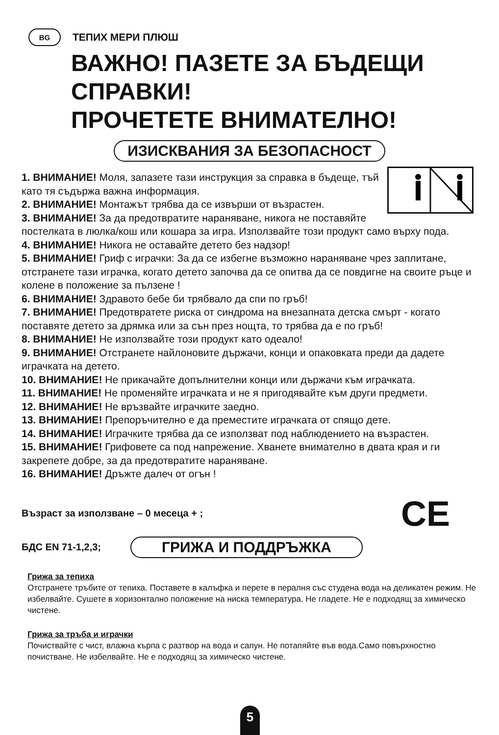BG
ТЕПИХ МЕРИ ПЛЮШ
ВАЖНО! ПАЗЕТЕ ЗА БЪДЕЩИ СПРАВКИ!
ПРОЧЕТЕТЕ ВНИМАТЕЛНО!
ИЗИСКВАНИЯ ЗА БЕЗОПАСНОСТ
1. ВНИМАНИЕ! Моля, запазете тази инструкция за справка в бъдеще, тъй като тя съдържа важна информация.
2. ВНИМАНИЕ! Монтажът трябва да се извърши от възрастен.
3. ВНИМАНИЕ! За да предотвратите нараняване, никога не поставяйте постелката в люлка/кош или кошара за игра. Използвайте този продукт само върху пода.
4. ВНИМАНИЕ! Никога не оставайте детето без надзор!
5. ВНИМАНИЕ! Гриф с играчки: За да се избегне възможно нараняване чрез заплитане, отстранете тази играчка, когато детето започва да се опитва да се повдигне на своите ръце и колене в положение за пълзене !
6. ВНИМАНИЕ! Здравото бебе би трябвало да спи по гръб!
7. ВНИМАНИЕ! Предотвратете риска от синдрома на внезапната детска смърт - когато поставяте детето за дрямка или за сън през нощта, то трябва да е по гръб!
8. ВНИМАНИЕ! Не използвайте този продукт като одеало!
9. ВНИМАНИЕ! Отстранете найлоновите държачи, конци и опаковката преди да дадете играчката на детето.
10. ВНИМАНИЕ! Не прикачайте допълнителни конци или държачи към играчката.
11. ВНИМАНИЕ! Не променяйте играчката и не я пригодявайте към други предмети.
12. ВНИМАНИЕ! Не връзвайте играчките заедно.
13. ВНИМАНИЕ! Препоръчително е да преместите играчката от спящо дете.
14. ВНИМАНИЕ! Играчките трябва да се използват под наблюдението на възрастен.
15. ВНИМАНИЕ! Грифовете са под напрежение. Хванете внимателно в двата края и ги
закрепете добре, за да предотвратите нараняване.
16. ВНИМАНИЕ! Дръжте далеч от огън !
Възраст за използване – 0 месеца + ; CE
БДС EN 71-1,2,3;
ГРИЖА И ПОДДРЪЖКА
Грижа за тепиха
Отстранете тръбите от тепиха. Поставете в калъфка и перете в пералня със студена вода на деликатен режим. Не избелвайте. Сушете в хоризонтално положение на ниска температура. Не гладете. Не е подходящ за химическо чистене.
Грижа за тръба и играчки
Почиствайте с чист, влажна кърпа с разтвор на вода и сапун. Не потапяйте във вода.Само повърхностно почистване. Не избелвайте. Не е подходящ за химическо чистене.
5